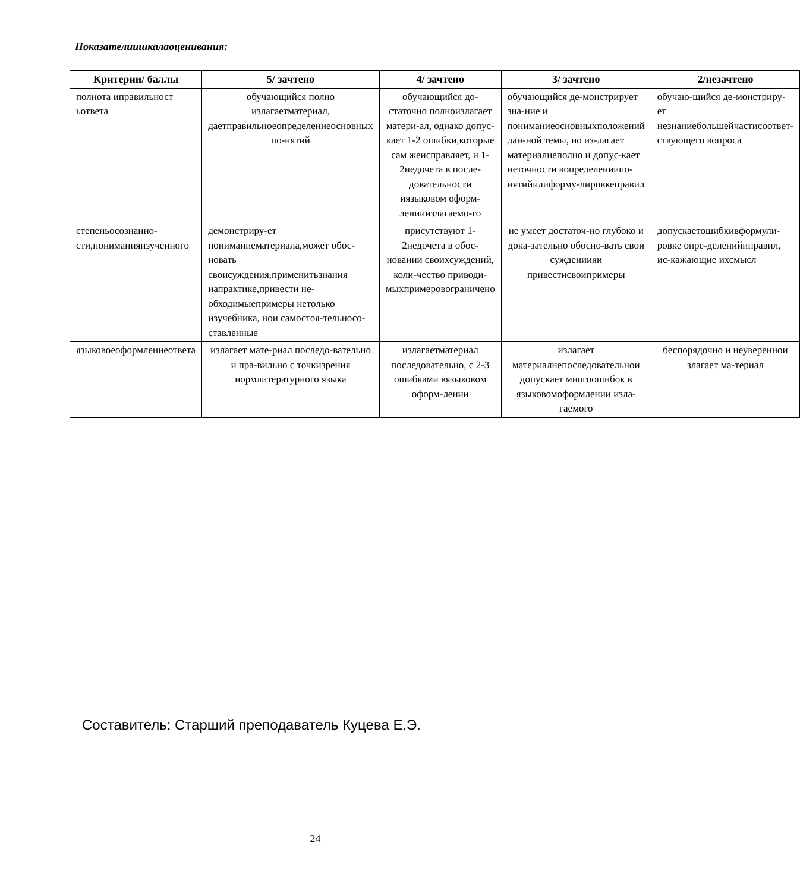Показателиишкалаоценивания:
| Критерии/ баллы | 5/ зачтено | 4/ зачтено | 3/ зачтено | 2/незачтено |
| --- | --- | --- | --- | --- |
| полнота иправильност ьответа | обучающийся полно излагаетматериал, даетправильноеопределениеосновных по-нятий | обучающийся до-статочно полноизлагает матери-ал, однако допус-кает 1-2 ошибки,которые сам жеисправляет, и 1-2недочета в после-довательности иязыковом оформ-ленииизлагаемо-го | обучающийся де-монстрирует зна-ние и пониманиеосновныхположений дан-ной темы, но из-лагает материалнеполно и допус-кает неточности вопределениипо-нятийилиформу-лировкеправил | обучаю-щийся де-монстриру-ет незнаниебольшейчастисоответ-ствующего вопроса |
| степеньосознанно-сти,пониманияизученного | демонстриру-ет пониманиематериала,может обос-новать своисуждения,применитьзнания напрактике,привести не-обходимыепримеры нетолько изучебника, нои самостоя-тельносо-ставленные | присутствуют 1-2недочета в обос-новании своихсуждений, коли-чество приводи-мыхпримеровограничено | не умеет достаточ-но глубоко и дока-зательно обосно-вать свои суждениияи привестисвоипримеры | допускаетошибкивформули-ровке опре-деленийиправил, ис-кажающие ихсмысл |
| языковоеоформлениеответа | излагает мате-риал последо-вательно и пра-вильно с точкизрения нормлитературного языка | излагаетматериал последовательно, с 2-3 ошибками вязыковом оформ-лении | излагает материалнепоследовательнои допускает многоошибок в языковомоформлении изла-гаемого | беспорядочно и неувереннои злагает ма-териал |
Составитель: Старший преподаватель Куцева Е.Э.
24